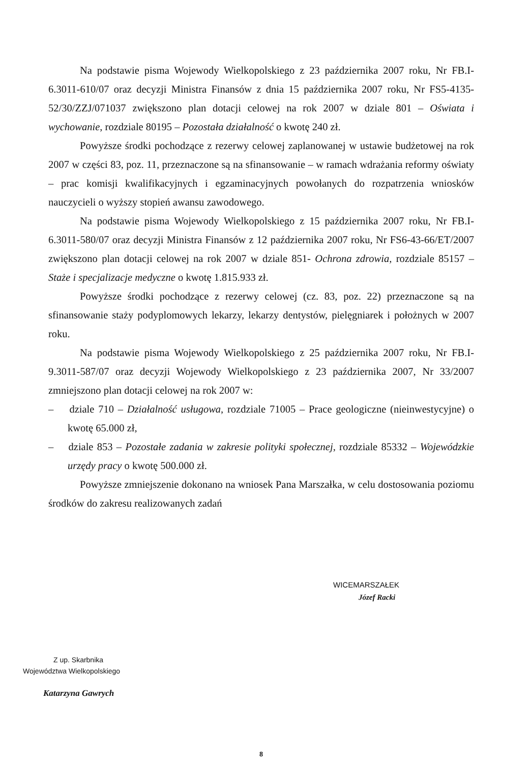Na podstawie pisma Wojewody Wielkopolskiego z 23 października 2007 roku, Nr FB.I-6.3011-610/07 oraz decyzji Ministra Finansów z dnia 15 października 2007 roku, Nr FS5-4135-52/30/ZZJ/071037 zwiększono plan dotacji celowej na rok 2007 w dziale 801 – Oświata i wychowanie, rozdziale 80195 – Pozostała działalność o kwotę 240 zł.
Powyższe środki pochodzące z rezerwy celowej zaplanowanej w ustawie budżetowej na rok 2007 w części 83, poz. 11, przeznaczone są na sfinansowanie – w ramach wdrażania reformy oświaty – prac komisji kwalifikacyjnych i egzaminacyjnych powołanych do rozpatrzenia wniosków nauczycieli o wyższy stopień awansu zawodowego.
Na podstawie pisma Wojewody Wielkopolskiego z 15 października 2007 roku, Nr FB.I-6.3011-580/07 oraz decyzji Ministra Finansów z 12 października 2007 roku, Nr FS6-43-66/ET/2007 zwiększono plan dotacji celowej na rok 2007 w dziale 851- Ochrona zdrowia, rozdziale 85157 – Staże i specjalizacje medyczne o kwotę 1.815.933 zł.
Powyższe środki pochodzące z rezerwy celowej (cz. 83, poz. 22) przeznaczone są na sfinansowanie staży podyplomowych lekarzy, lekarzy dentystów, pielęgniarek i położnych w 2007 roku.
Na podstawie pisma Wojewody Wielkopolskiego z 25 października 2007 roku, Nr FB.I-9.3011-587/07 oraz decyzji Wojewody Wielkopolskiego z 23 października 2007, Nr 33/2007 zmniejszono plan dotacji celowej na rok 2007 w:
– dziale 710 – Działalność usługowa, rozdziale 71005 – Prace geologiczne (nieinwestycyjne) o kwotę 65.000 zł,
– dziale 853 – Pozostałe zadania w zakresie polityki społecznej, rozdziale 85332 – Wojewódzkie urzędy pracy o kwotę 500.000 zł.
Powyższe zmniejszenie dokonano na wniosek Pana Marszałka, w celu dostosowania poziomu środków do zakresu realizowanych zadań
WICEMARSZAŁEK
Józef Racki
Z up. Skarbnika
Województwa Wielkopolskiego
Katarzyna Gawrych
8